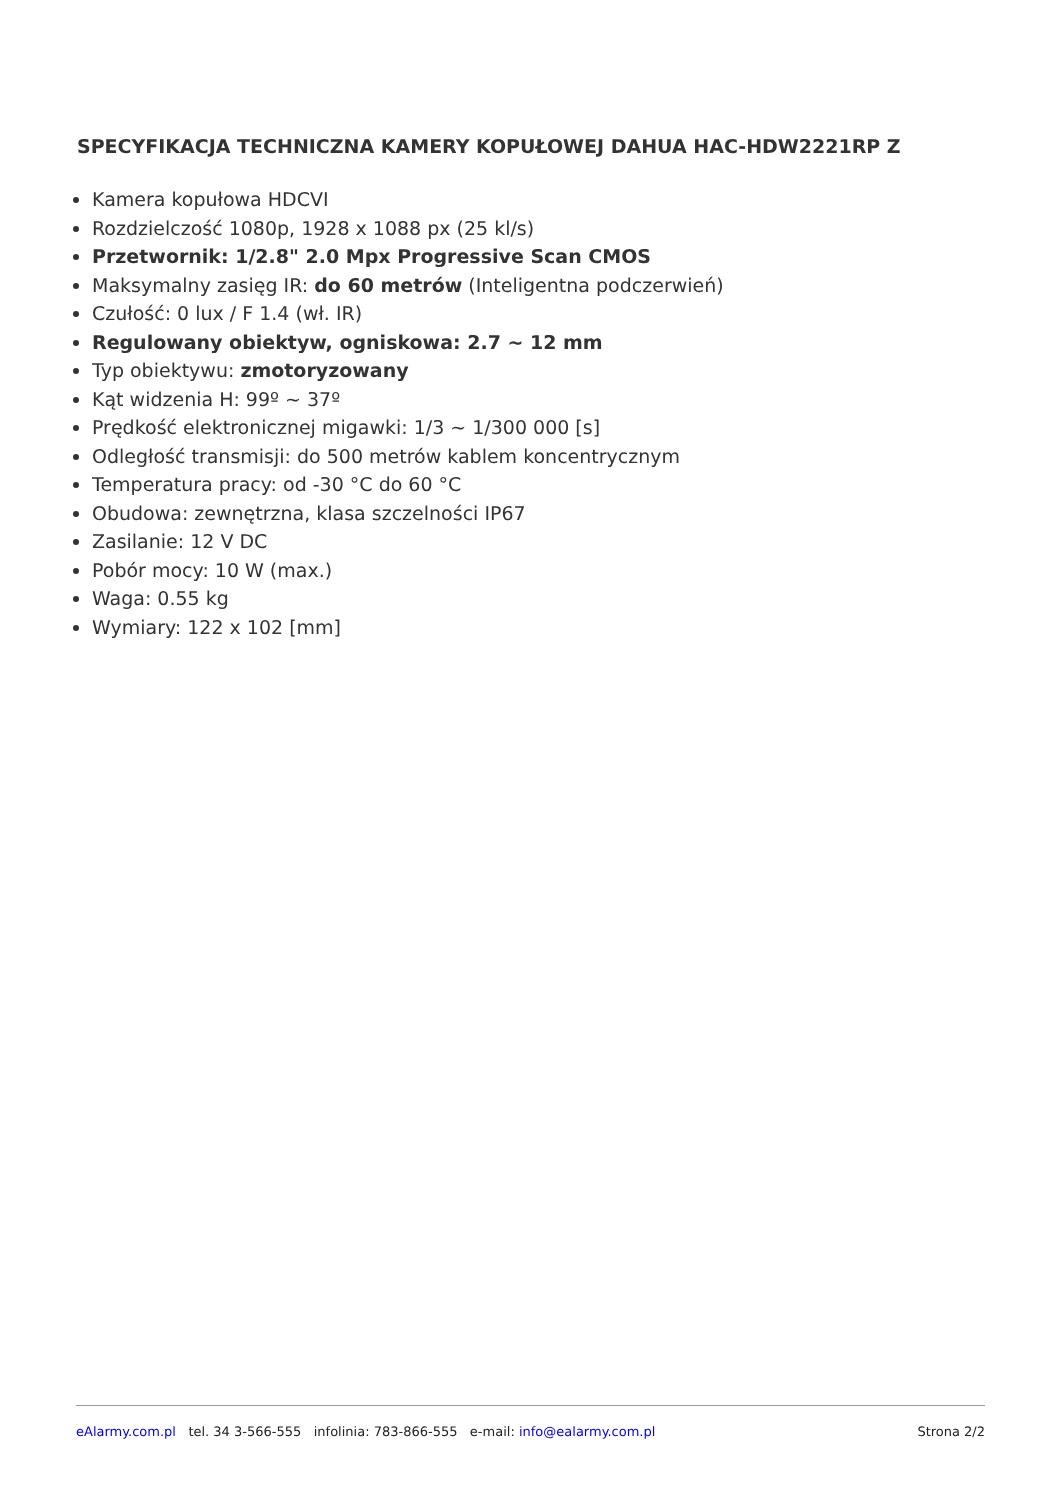SPECYFIKACJA TECHNICZNA KAMERY KOPUŁOWEJ DAHUA HAC-HDW2221RP Z
Kamera kopułowa HDCVI
Rozdzielczość 1080p, 1928 x 1088 px (25 kl/s)
Przetwornik: 1/2.8" 2.0 Mpx Progressive Scan CMOS
Maksymalny zasięg IR: do 60 metrów (Inteligentna podczerwień)
Czułość: 0 lux / F 1.4 (wł. IR)
Regulowany obiektyw, ogniskowa: 2.7 ~ 12 mm
Typ obiektywu: zmotoryzowany
Kąt widzenia H: 99º ~ 37º
Prędkość elektronicznej migawki: 1/3 ~ 1/300 000 [s]
Odległość transmisji: do 500 metrów kablem koncentrycznym
Temperatura pracy: od -30 °C do 60 °C
Obudowa: zewnętrzna, klasa szczelności IP67
Zasilanie: 12 V DC
Pobór mocy: 10 W (max.)
Waga: 0.55 kg
Wymiary: 122 x 102 [mm]
eAlarmy.com.pl tel. 34 3-566-555 infolinia: 783-866-555 e-mail: info@ealarmy.com.pl Strona 2/2